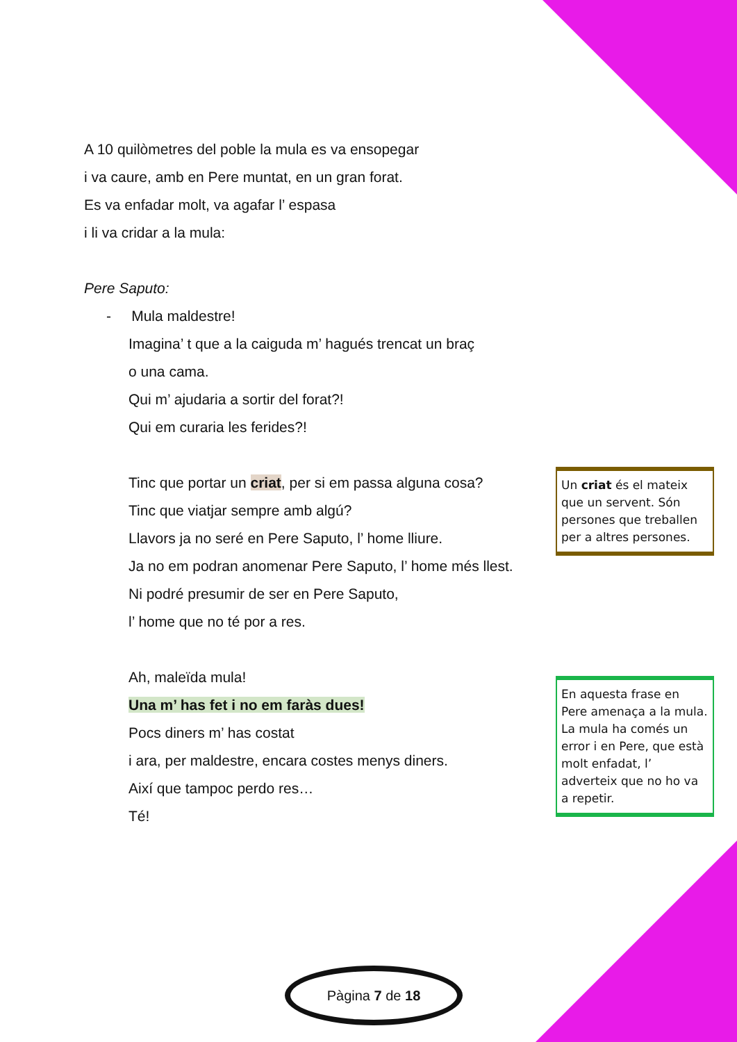A 10 quilòmetres del poble la mula es va ensopegar
i va caure, amb en Pere muntat, en un gran forat.
Es va enfadar molt, va agafar l’ espasa
i li va cridar a la mula:
Pere Saputo:
- Mula maldestre!
Imagina’ t que a la caiguda m’ hagués trencat un braç
o una cama.
Qui m’ ajudaria a sortir del forat?!
Qui em curaria les ferides?!
Tinc que portar un criat, per si em passa alguna cosa?
Tinc que viatjar sempre amb algú?
Llavors ja no seré en Pere Saputo, l’ home lliure.
Ja no em podran anomenar Pere Saputo, l’ home més llest.
Ni podré presumir de ser en Pere Saputo,
l’ home que no té por a res.
Ah, maleïda mula!
Una m’ has fet i no em faràs dues!
Pocs diners m’ has costat
i ara, per maldestre, encara costes menys diners.
Així que tampoc perdo res…
Té!
Un criat és el mateix que un servent. Són persones que treballen per a altres persones.
En aquesta frase en Pere amenaça a la mula. La mula ha comés un error i en Pere, que està molt enfadat, l’ adverteix que no ho va a repetir.
Pàgina 7 de 18